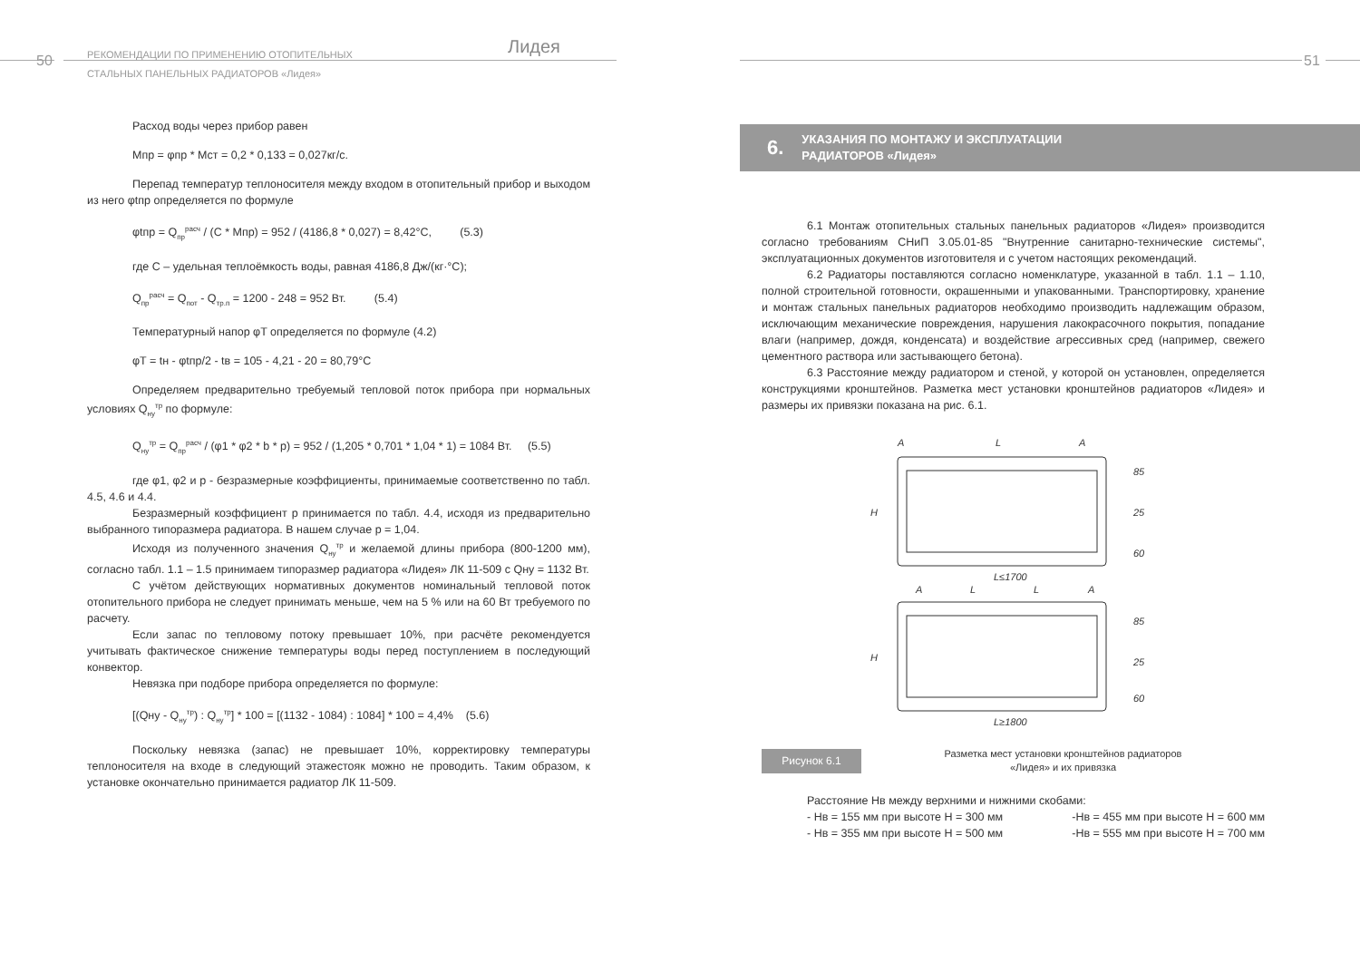50
РЕКОМЕНДАЦИИ ПО ПРИМЕНЕНИЮ ОТОПИТЕЛЬНЫХ
СТАЛЬНЫХ ПАНЕЛЬНЫХ РАДИАТОРОВ «Лидея»
Лидея
Расход воды через прибор равен
Mпр = φпр * Mст = 0,2 * 0,133 = 0,027кг/с.
Перепад температур теплоносителя между входом в отопительный прибор и выходом из него φtпр определяется по формуле
φtпр = Q<sub>пр</sub><sup>расч</sup> / (C * Mпр) = 952 / (4186,8 * 0,027) = 8,42°C, (5.3)
где С – удельная теплоёмкость воды, равная 4186,8 Дж/(кг·°С);
Q<sub>пр</sub><sup>расч</sup> = Q<sub>пот</sub> - Q<sub>тр.п</sub> = 1200 - 248 = 952 Вт. (5.4)
Температурный напор φT определяется по формуле (4.2)
φT = tн - φtпр/2 - tв = 105 - 4,21 - 20 = 80,79°C
Определяем предварительно требуемый тепловой поток прибора при нормальных условиях Q<sub>ну</sub><sup>тр</sup> по формуле:
Q<sub>ну</sub><sup>тр</sup> = Q<sub>пр</sub><sup>расч</sup> / (φ1 * φ2 * b * p) = 952 / (1,205 * 0,701 * 1,04 * 1) = 1084 Вт. (5.5)
где φ1, φ2 и p - безразмерные коэффициенты, принимаемые соответственно по табл. 4.5, 4.6 и 4.4.
Безразмерный коэффициент p принимается по табл. 4.4, исходя из предварительно выбранного типоразмера радиатора. В нашем случае p = 1,04.
Исходя из полученного значения Q<sub>ну</sub><sup>тр</sup> и желаемой длины прибора (800-1200 мм), согласно табл. 1.1 – 1.5 принимаем типоразмер радиатора «Лидея» ЛК 11-509 с Qну = 1132 Вт.
С учётом действующих нормативных документов номинальный тепловой поток отопительного прибора не следует принимать меньше, чем на 5 % или на 60 Вт требуемого по расчету.
Если запас по тепловому потоку превышает 10%, при расчёте рекомендуется учитывать фактическое снижение температуры воды перед поступлением в последующий конвектор.
Невязка при подборе прибора определяется по формуле:
[(Qну - Q<sub>ну</sub><sup>тр</sup>) : Q<sub>ну</sub><sup>тр</sup>] * 100 = [(1132 - 1084) : 1084] * 100 = 4,4% (5.6)
Поскольку невязка (запас) не превышает 10%, корректировку температуры теплоносителя на входе в следующий этажестояк можно не проводить. Таким образом, к установке окончательно принимается радиатор ЛК 11-509.
51
6. УКАЗАНИЯ ПО МОНТАЖУ И ЭКСПЛУАТАЦИИ
РАДИАТОРОВ «Лидея»
6.1 Монтаж отопительных стальных панельных радиаторов «Лидея» производится согласно требованиям СНиП 3.05.01-85 "Внутренние санитарно-технические системы", эксплуатационных документов изготовителя и с учетом настоящих рекомендаций.
6.2 Радиаторы поставляются согласно номенклатуре, указанной в табл. 1.1 – 1.10, полной строительной готовности, окрашенными и упакованными. Транспортировку, хранение и монтаж стальных панельных радиаторов необходимо производить надлежащим образом, исключающим механические повреждения, нарушения лакокрасочного покрытия, попадание влаги (например, дождя, конденсата) и воздействие агрессивных сред (например, свежего цементного раствора или застывающего бетона).
6.3 Расстояние между радиатором и стеной, у которой он установлен, определяется конструкциями кронштейнов. Разметка мест установки кронштейнов радиаторов «Лидея» и размеры их привязки показана на рис. 6.1.
A
L
A
H
L≤1700
A
L
L
A
H
L≥1800
85
25
60
85
25
60
Рисунок 6.1
Разметка мест установки кронштейнов радиаторов
«Лидея» и их привязка
Расстояние Нв между верхними и нижними скобами:
- Нв = 155 мм при высоте Н = 300 мм -Нв = 455 мм при высоте Н = 600 мм
- Нв = 355 мм при высоте Н = 500 мм -Нв = 555 мм при высоте Н = 700 мм